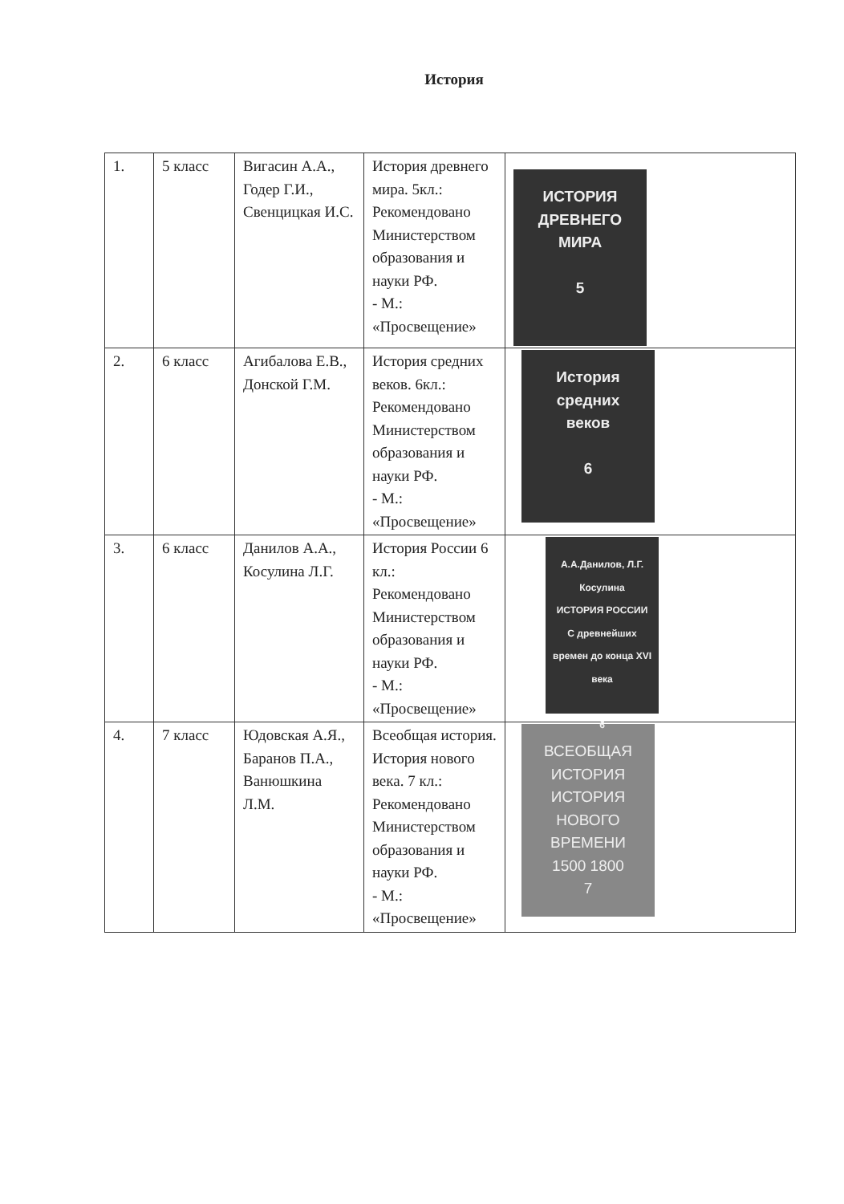История
| 1. | 5 класс | Вигасин А.А., Годер Г.И., Свенцицкая И.С. | История древнего мира. 5кл.: Рекомендовано Министерством образования и науки РФ. - М.: «Просвещение» | ИСТОРИЯ ДРЕВНЕГО МИРА 5 |
| 2. | 6 класс | Агибалова Е.В., Донской Г.М. | История средних веков. 6кл.: Рекомендовано Министерством образования и науки РФ. - М.: «Просвещение» | История средних веков 6 |
| 3. | 6 класс | Данилов А.А., Косулина Л.Г. | История России 6 кл.: Рекомендовано Министерством образования и науки РФ. - М.: «Просвещение» | А.А.Данилов, Л.Г. Косулина ИСТОРИЯ РОССИИ С древнейших времен до конца XVI века 6 |
| 4. | 7 класс | Юдовская А.Я., Баранов П.А., Ванюшкина Л.М. | Всеобщая история. История нового века. 7 кл.: Рекомендовано Министерством образования и науки РФ. - М.: «Просвещение» | ВСЕОБЩАЯ ИСТОРИЯ ИСТОРИЯ НОВОГО ВРЕМЕНИ 1500 1800 7 |